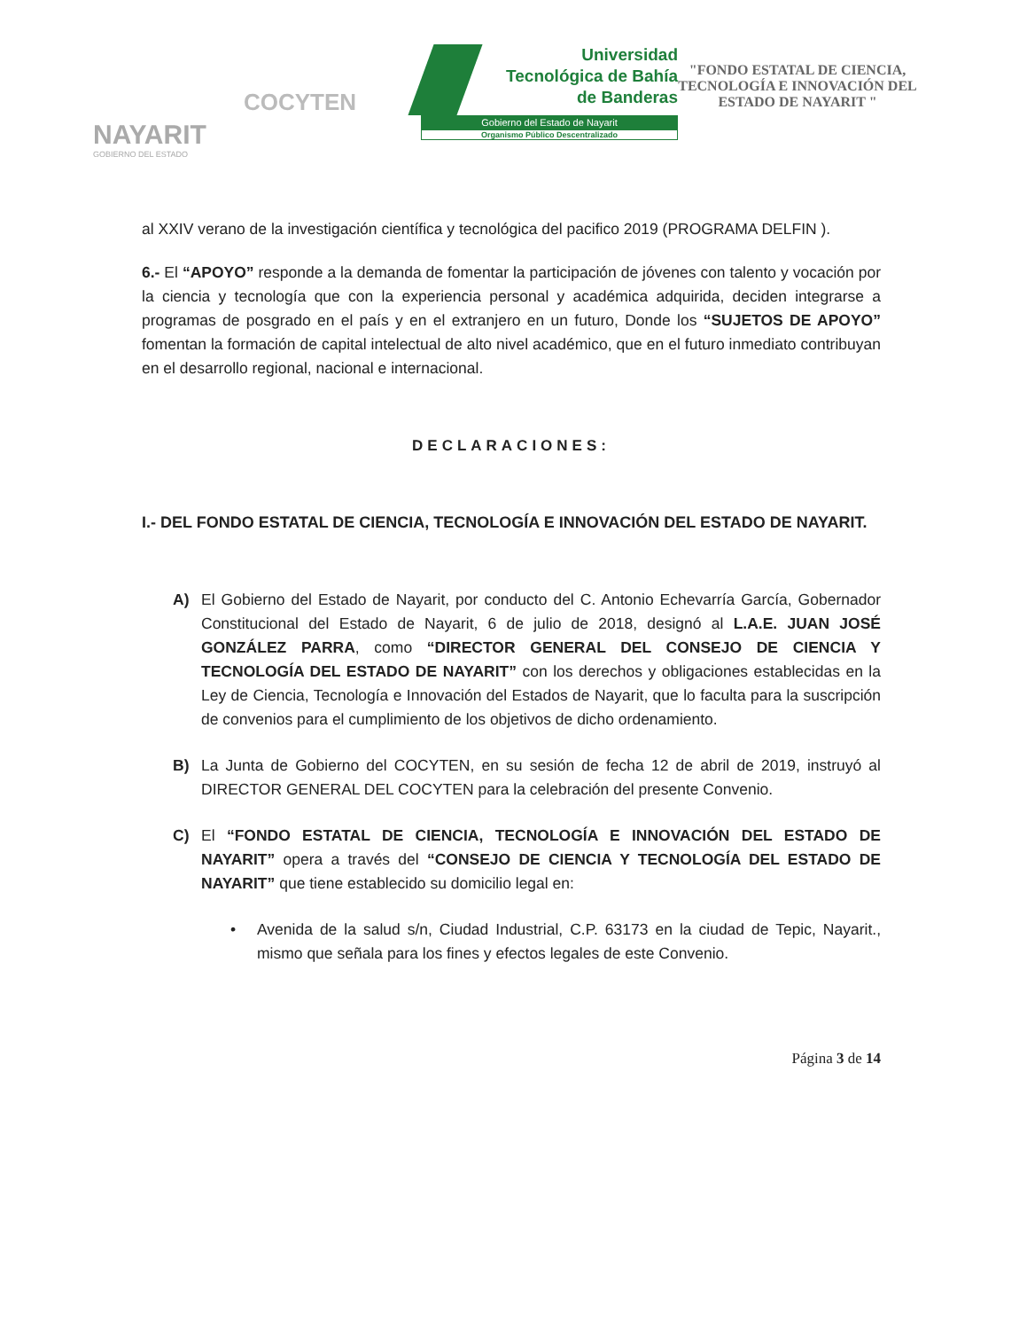NAYARIT
GOBIERNO DEL ESTADO
COCYTEN
Universidad Tecnológica de Bahía de Banderas
Gobierno del Estado de Nayarit
Organismo Público Descentralizado
"FONDO ESTATAL DE CIENCIA, TECNOLOGÍA E INNOVACIÓN DEL ESTADO DE NAYARIT "
al XXIV verano de la investigación científica y tecnológica del pacifico 2019 (PROGRAMA DELFIN ).
6.- El “APOYO” responde a la demanda de fomentar la participación de jóvenes con talento y vocación por la ciencia y tecnología que con la experiencia personal y académica adquirida, deciden integrarse a programas de posgrado en el país y en el extranjero en un futuro, Donde los “SUJETOS DE APOYO” fomentan la formación de capital intelectual de alto nivel académico, que en el futuro inmediato contribuyan en el desarrollo regional, nacional e internacional.
DECLARACIONES:
I.- DEL FONDO ESTATAL DE CIENCIA, TECNOLOGÍA E INNOVACIÓN DEL ESTADO DE NAYARIT.
A) El Gobierno del Estado de Nayarit, por conducto del C. Antonio Echevarría García, Gobernador Constitucional del Estado de Nayarit, 6 de julio de 2018, designó al L.A.E. JUAN JOSÉ GONZÁLEZ PARRA, como “DIRECTOR GENERAL DEL CONSEJO DE CIENCIA Y TECNOLOGÍA DEL ESTADO DE NAYARIT” con los derechos y obligaciones establecidas en la Ley de Ciencia, Tecnología e Innovación del Estados de Nayarit, que lo faculta para la suscripción de convenios para el cumplimiento de los objetivos de dicho ordenamiento.
B) La Junta de Gobierno del COCYTEN, en su sesión de fecha 12 de abril de 2019, instruyó al DIRECTOR GENERAL DEL COCYTEN para la celebración del presente Convenio.
C) El “FONDO ESTATAL DE CIENCIA, TECNOLOGÍA E INNOVACIÓN DEL ESTADO DE NAYARIT” opera a través del “CONSEJO DE CIENCIA Y TECNOLOGÍA DEL ESTADO DE NAYARIT” que tiene establecido su domicilio legal en:
• Avenida de la salud s/n, Ciudad Industrial, C.P. 63173 en la ciudad de Tepic, Nayarit., mismo que señala para los fines y efectos legales de este Convenio.
Página 3 de 14